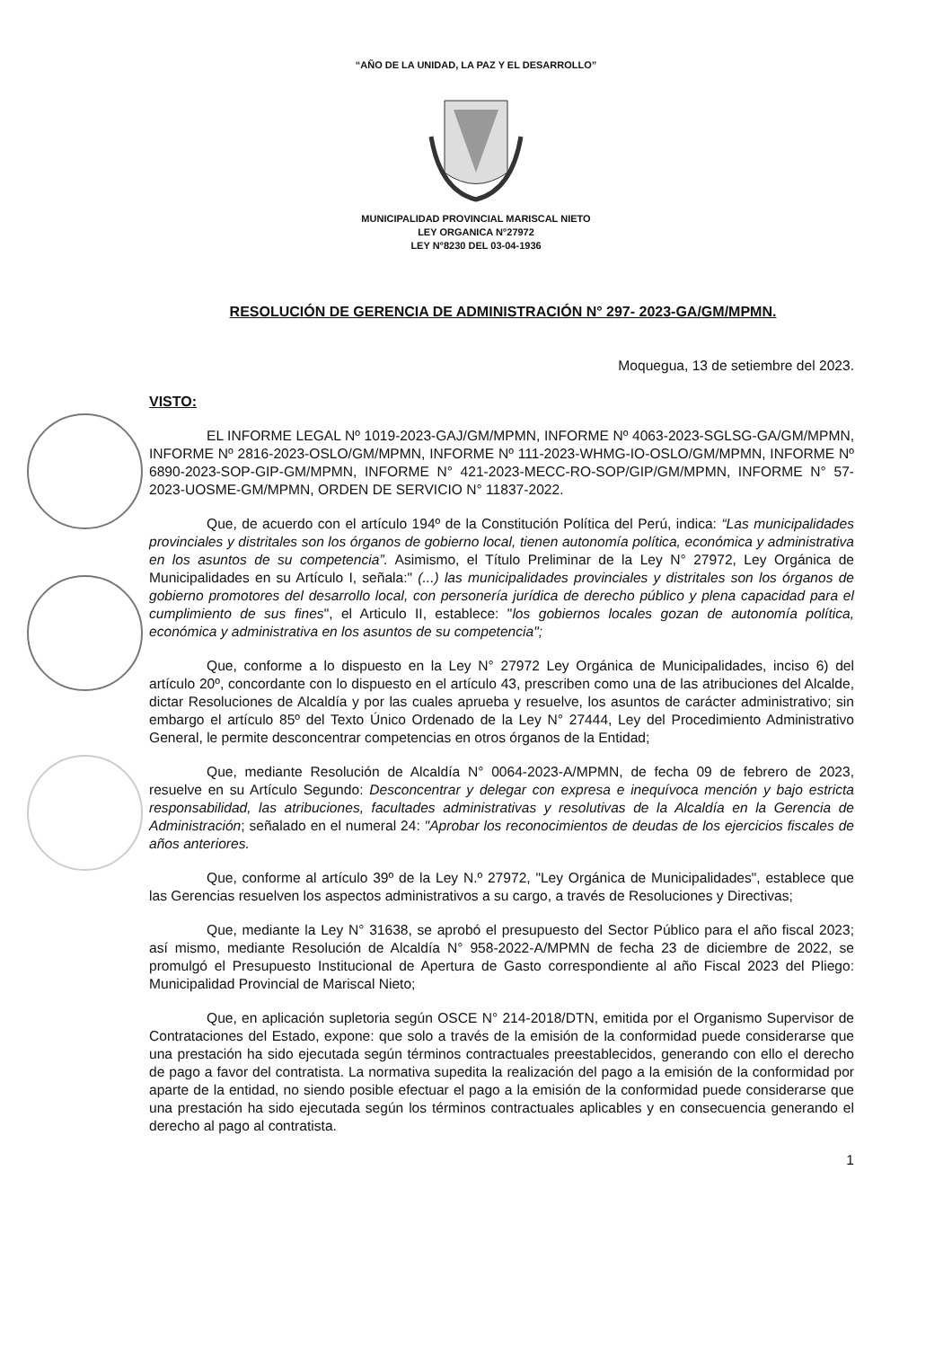“AÑO DE LA UNIDAD, LA PAZ Y EL DESARROLLO”
MUNICIPALIDAD PROVINCIAL MARISCAL NIETO
LEY ORGANICA N°27972
LEY N°8230 DEL 03-04-1936
RESOLUCIÓN DE GERENCIA DE ADMINISTRACIÓN N° 297- 2023-GA/GM/MPMN.
Moquegua, 13 de setiembre del 2023.
VISTO:
EL INFORME LEGAL Nº 1019-2023-GAJ/GM/MPMN, INFORME Nº 4063-2023-SGLSG-GA/GM/MPMN, INFORME Nº 2816-2023-OSLO/GM/MPMN, INFORME Nº 111-2023-WHMG-IO-OSLO/GM/MPMN, INFORME Nº 6890-2023-SOP-GIP-GM/MPMN, INFORME N° 421-2023-MECC-RO-SOP/GIP/GM/MPMN, INFORME N° 57-2023-UOSME-GM/MPMN, ORDEN DE SERVICIO N° 11837-2022.
Que, de acuerdo con el artículo 194º de la Constitución Política del Perú, indica: “Las municipalidades provinciales y distritales son los órganos de gobierno local, tienen autonomía política, económica y administrativa en los asuntos de su competencia”. Asimismo, el Título Preliminar de la Ley N° 27972, Ley Orgánica de Municipalidades en su Artículo I, señala:" (...) las municipalidades provinciales y distritales son los órganos de gobierno promotores del desarrollo local, con personería jurídica de derecho público y plena capacidad para el cumplimiento de sus fines", el Articulo II, establece: "los gobiernos locales gozan de autonomía política, económica y administrativa en los asuntos de su competencia";
Que, conforme a lo dispuesto en la Ley N° 27972 Ley Orgánica de Municipalidades, inciso 6) del artículo 20º, concordante con lo dispuesto en el artículo 43, prescriben como una de las atribuciones del Alcalde, dictar Resoluciones de Alcaldía y por las cuales aprueba y resuelve, los asuntos de carácter administrativo; sin embargo el artículo 85º del Texto Único Ordenado de la Ley N° 27444, Ley del Procedimiento Administrativo General, le permite desconcentrar competencias en otros órganos de la Entidad;
Que, mediante Resolución de Alcaldía N° 0064-2023-A/MPMN, de fecha 09 de febrero de 2023, resuelve en su Artículo Segundo: Desconcentrar y delegar con expresa e inequívoca mención y bajo estricta responsabilidad, las atribuciones, facultades administrativas y resolutivas de la Alcaldía en la Gerencia de Administración; señalado en el numeral 24: "Aprobar los reconocimientos de deudas de los ejercicios fiscales de años anteriores.
Que, conforme al artículo 39º de la Ley N.º 27972, "Ley Orgánica de Municipalidades", establece que las Gerencias resuelven los aspectos administrativos a su cargo, a través de Resoluciones y Directivas;
Que, mediante la Ley N° 31638, se aprobó el presupuesto del Sector Público para el año fiscal 2023; así mismo, mediante Resolución de Alcaldía N° 958-2022-A/MPMN de fecha 23 de diciembre de 2022, se promulgó el Presupuesto Institucional de Apertura de Gasto correspondiente al año Fiscal 2023 del Pliego: Municipalidad Provincial de Mariscal Nieto;
Que, en aplicación supletoria según OSCE N° 214-2018/DTN, emitida por el Organismo Supervisor de Contrataciones del Estado, expone: que solo a través de la emisión de la conformidad puede considerarse que una prestación ha sido ejecutada según términos contractuales preestablecidos, generando con ello el derecho de pago a favor del contratista. La normativa supedita la realización del pago a la emisión de la conformidad por aparte de la entidad, no siendo posible efectuar el pago a la emisión de la conformidad puede considerarse que una prestación ha sido ejecutada según los términos contractuales aplicables y en consecuencia generando el derecho al pago al contratista.
1